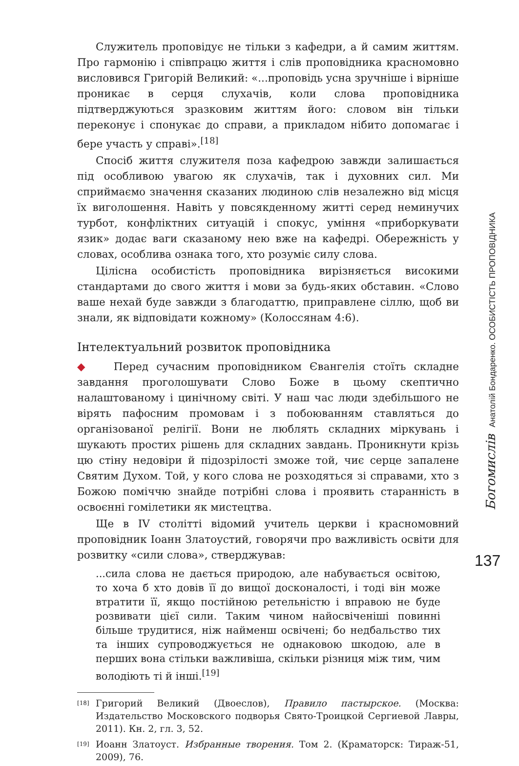Служитель проповідує не тільки з кафедри, а й самим життям. Про гармонію і співпрацю життя і слів проповідника красномовно висловився Григорій Великий: «...проповідь усна зручніше і вірніше проникає в серця слухачів, коли слова проповідника підтверджуються зразковим життям його: словом він тільки переконує і спонукає до справи, а прикладом нібито допомагає і бере участь у справі».<sup>[18]</sup>
Спосіб життя служителя поза кафедрою завжди залишається під особливою увагою як слухачів, так і духовних сил. Ми сприймаємо значення сказаних людиною слів незалежно від місця їх виголошення. Навіть у повсякденному житті серед неминучих турбот, конфліктних ситуацій і спокус, уміння «приборкувати язик» додає ваги сказаному нею вже на кафедрі. Обережність у словах, особлива ознака того, хто розуміє силу слова.
Цілісна особистість проповідника вирізняється високими стандартами до свого життя і мови за будь-яких обставин. «Слово ваше нехай буде завжди з благодаттю, приправлене сіллю, щоб ви знали, як відповідати кожному» (Колоссянам 4:6).
Інтелектуальний розвиток проповідника
◆ Перед сучасним проповідником Євангелія стоїть складне завдання проголошувати Слово Боже в цьому скептично налаштованому і цинічному світі. У наш час люди здебільшого не вірять пафосним промовам і з побоюванням ставляться до організованої релігії. Вони не люблять складних міркувань і шукають простих рішень для складних завдань. Проникнути крізь цю стіну недовіри й підозрілості зможе той, чиє серце запалене Святим Духом. Той, у кого слова не розходяться зі справами, хто з Божою поміччю знайде потрібні слова і проявить старанність в освоєнні гомілетики як мистецтва.
Ще в IV столітті відомий учитель церкви і красномовний проповідник Іоанн Златоустий, говорячи про важливість освіти для розвитку «сили слова», стверджував:
...сила слова не дається природою, але набувається освітою, то хоча б хто довів її до вищої досконалості, і тоді він може втратити її, якщо постійною ретельністю і вправою не буде розвивати цієї сили. Таким чином найосвіченіші повинні більше трудитися, ніж найменш освічені; бо недбальство тих та інших супроводжується не однаковою шкодою, але в перших вона стільки важливіша, скільки різниця між тим, чим володіють ті й інші.<sup>[19]</sup>
<sup>[18]</sup> Григорий Великий (Двоеслов), Правило пастырское. (Москва: Издательство Московского подворья Свято-Троицкой Сергиевой Лавры, 2011). Кн. 2, гл. 3, 52.
<sup>[19]</sup> Иоанн Златоуст. Избранные творения. Том 2. (Краматорск: Тираж-51, 2009), 76.
Богомислів Анатолій Бондаренко. ОСОБИСТІСТЬ ПРОПОВІДНИКА
137